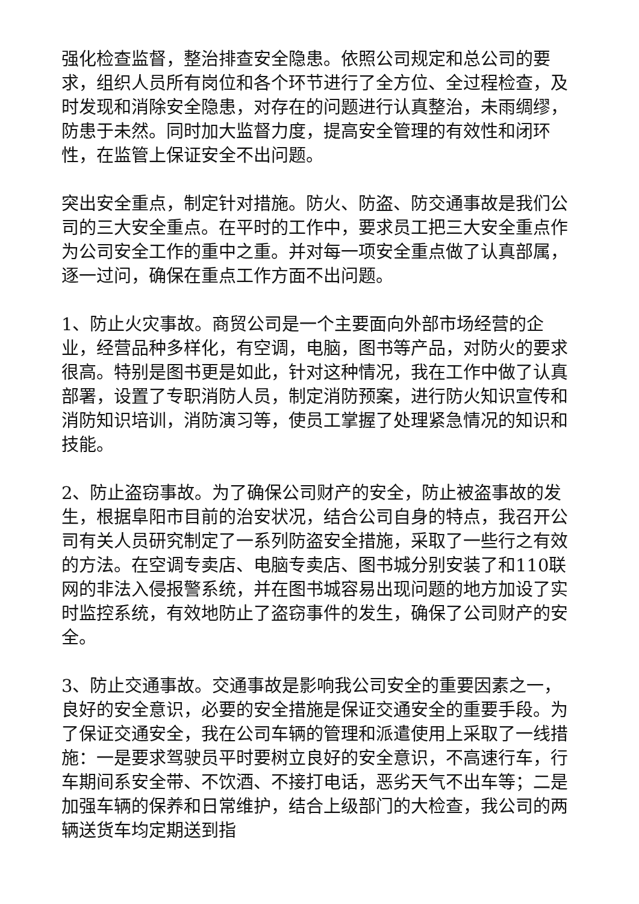强化检查监督，整治排查安全隐患。依照公司规定和总公司的要求，组织人员所有岗位和各个环节进行了全方位、全过程检查，及时发现和消除安全隐患，对存在的问题进行认真整治，未雨绸缪，防患于未然。同时加大监督力度，提高安全管理的有效性和闭环性，在监管上保证安全不出问题。
突出安全重点，制定针对措施。防火、防盗、防交通事故是我们公司的三大安全重点。在平时的工作中，要求员工把三大安全重点作为公司安全工作的重中之重。并对每一项安全重点做了认真部属，逐一过问，确保在重点工作方面不出问题。
1、防止火灾事故。商贸公司是一个主要面向外部市场经营的企业，经营品种多样化，有空调，电脑，图书等产品，对防火的要求很高。特别是图书更是如此，针对这种情况，我在工作中做了认真部署，设置了专职消防人员，制定消防预案，进行防火知识宣传和消防知识培训，消防演习等，使员工掌握了处理紧急情况的知识和技能。
2、防止盗窃事故。为了确保公司财产的安全，防止被盗事故的发生，根据阜阳市目前的治安状况，结合公司自身的特点，我召开公司有关人员研究制定了一系列防盗安全措施，采取了一些行之有效的方法。在空调专卖店、电脑专卖店、图书城分别安装了和110联网的非法入侵报警系统，并在图书城容易出现问题的地方加设了实时监控系统，有效地防止了盗窃事件的发生，确保了公司财产的安全。
3、防止交通事故。交通事故是影响我公司安全的重要因素之一，良好的安全意识，必要的安全措施是保证交通安全的重要手段。为了保证交通安全，我在公司车辆的管理和派遣使用上采取了一线措施：一是要求驾驶员平时要树立良好的安全意识，不高速行车，行车期间系安全带、不饮酒、不接打电话，恶劣天气不出车等；二是加强车辆的保养和日常维护，结合上级部门的大检查，我公司的两辆送货车均定期送到指